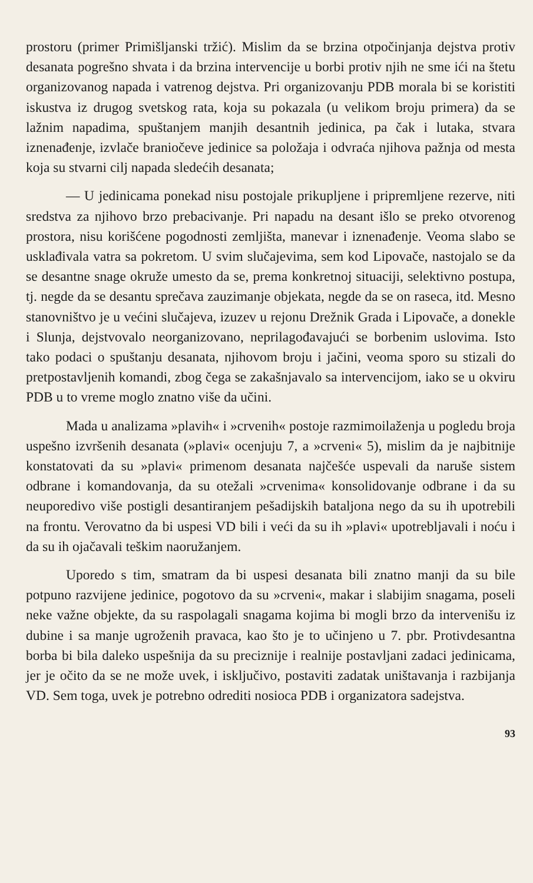prostoru (primer Primišljanski tržić). Mislim da se brzina otpočinjanja dejstva protiv desanata pogrešno shvata i da brzina intervencije u borbi protiv njih ne sme ići na štetu organizovanog napada i vatrenog dejstva. Pri organizovanju PDB morala bi se koristiti iskustva iz drugog svetskog rata, koja su pokazala (u velikom broju primera) da se lažnim napadima, spuštanjem manjih desantnih jedinica, pa čak i lutaka, stvara iznenađenje, izvlače braniočeve jedinice sa položaja i odvraća njihova pažnja od mesta koja su stvarni cilj napada sledećih desanata;
— U jedinicama ponekad nisu postojale prikupljene i pripremljene rezerve, niti sredstva za njihovo brzo prebacivanje. Pri napadu na desant išlo se preko otvorenog prostora, nisu korišćene pogodnosti zemljišta, manevar i iznenađenje. Veoma slabo se usklađivala vatra sa pokretom. U svim slučajevima, sem kod Lipovače, nastojalo se da se desantne snage okruže umesto da se, prema konkretnoj situaciji, selektivno postupa, tj. negde da se desantu sprečava zauzimanje objekata, negde da se on raseca, itd. Mesno stanovništvo je u većini slučajeva, izuzev u rejonu Drežnik Grada i Lipovače, a donekle i Slunja, dejstvovalo neorganizovano, neprilagođavajući se borbenim uslovima. Isto tako podaci o spuštanju desanata, njihovom broju i jačini, veoma sporo su stizali do pretpostavljenih komandi, zbog čega se zakašnjavalo sa intervencijom, iako se u okviru PDB u to vreme moglo znatno više da učini.
Mada u analizama »plavih« i »crvenih« postoje razmimoilaženja u pogledu broja uspešno izvršenih desanata (»plavi« ocenjuju 7, a »crveni« 5), mislim da je najbitnije konstatovati da su »plavi« primenom desanata najčešće uspevali da naruše sistem odbrane i komandovanja, da su otežali »crvenima« konsolidovanje odbrane i da su neuporedivo više postigli desantiranjem pešadijskih bataljona nego da su ih upotrebili na frontu. Verovatno da bi uspesi VD bili i veći da su ih »plavi« upotrebljavali i noću i da su ih ojačavali teškim naoružanjem.
Uporedo s tim, smatram da bi uspesi desanata bili znatno manji da su bile potpuno razvijene jedinice, pogotovo da su »crveni«, makar i slabijim snagama, poseli neke važne objekte, da su raspolagali snagama kojima bi mogli brzo da intervenišu iz dubine i sa manje ugroženih pravaca, kao što je to učinjeno u 7. pbr. Protivdesantna borba bi bila daleko uspešnija da su preciznije i realnije postavljani zadaci jedinicama, jer je očito da se ne može uvek, i isključivo, postaviti zadatak uništavanja i razbijanja VD. Sem toga, uvek je potrebno odrediti nosioca PDB i organizatora sadejstva.
93